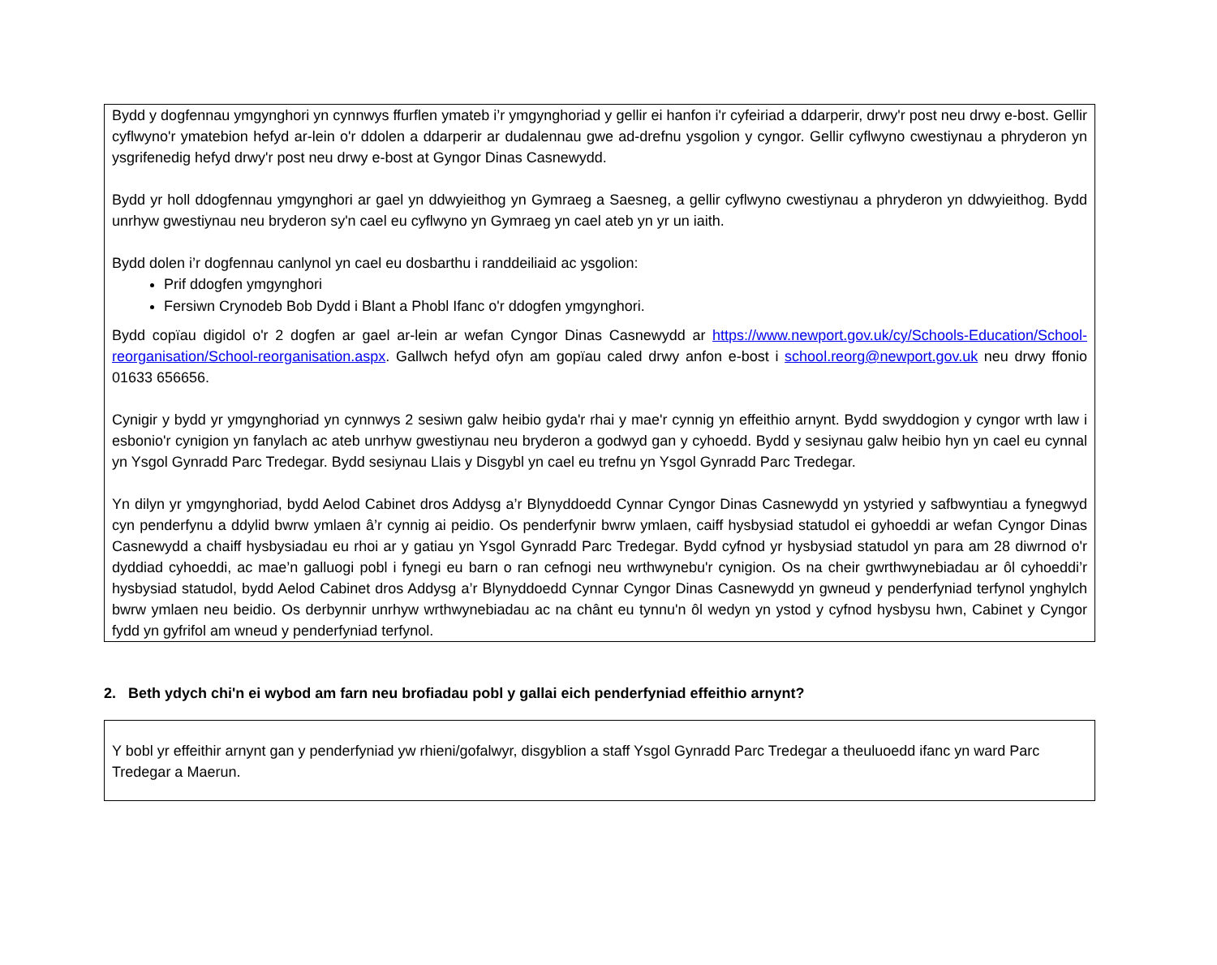Bydd y dogfennau ymgynghori yn cynnwys ffurflen ymateb i’r ymgynghoriad y gellir ei hanfon i'r cyfeiriad a ddarperir, drwy'r post neu drwy e-bost. Gellir cyflwyno'r ymatebion hefyd ar-lein o'r ddolen a ddarperir ar dudalennau gwe ad-drefnu ysgolion y cyngor. Gellir cyflwyno cwestiynau a phryderon yn ysgrifenedig hefyd drwy'r post neu drwy e-bost at Gyngor Dinas Casnewydd.
Bydd yr holl ddogfennau ymgynghori ar gael yn ddwyieithog yn Gymraeg a Saesneg, a gellir cyflwyno cwestiynau a phryderon yn ddwyieithog. Bydd unrhyw gwestiynau neu bryderon sy'n cael eu cyflwyno yn Gymraeg yn cael ateb yn yr un iaith.
Bydd dolen i’r dogfennau canlynol yn cael eu dosbarthu i randdeiliaid ac ysgolion:
Prif ddogfen ymgynghori
Fersiwn Crynodeb Bob Dydd i Blant a Phobl Ifanc o'r ddogfen ymgynghori.
Bydd copïau digidol o'r 2 dogfen ar gael ar-lein ar wefan Cyngor Dinas Casnewydd ar https://www.newport.gov.uk/cy/Schools-Education/School-reorganisation/School-reorganisation.aspx. Gallwch hefyd ofyn am gopïau caled drwy anfon e-bost i school.reorg@newport.gov.uk neu drwy ffonio 01633 656656.
Cynigir y bydd yr ymgynghoriad yn cynnwys 2 sesiwn galw heibio gyda'r rhai y mae'r cynnig yn effeithio arnynt. Bydd swyddogion y cyngor wrth law i esbonio'r cynigion yn fanylach ac ateb unrhyw gwestiynau neu bryderon a godwyd gan y cyhoedd. Bydd y sesiynau galw heibio hyn yn cael eu cynnal yn Ysgol Gynradd Parc Tredegar. Bydd sesiynau Llais y Disgybl yn cael eu trefnu yn Ysgol Gynradd Parc Tredegar.
Yn dilyn yr ymgynghoriad, bydd Aelod Cabinet dros Addysg a’r Blynyddoedd Cynnar Cyngor Dinas Casnewydd yn ystyried y safbwyntiau a fynegwyd cyn penderfynu a ddylid bwrw ymlaen â’r cynnig ai peidio. Os penderfynir bwrw ymlaen, caiff hysbysiad statudol ei gyhoeddi ar wefan Cyngor Dinas Casnewydd a chaiff hysbysiadau eu rhoi ar y gatiau yn Ysgol Gynradd Parc Tredegar. Bydd cyfnod yr hysbysiad statudol yn para am 28 diwrnod o'r dyddiad cyhoeddi, ac mae’n galluogi pobl i fynegi eu barn o ran cefnogi neu wrthwynebu'r cynigion. Os na cheir gwrthwynebiadau ar ôl cyhoeddi’r hysbysiad statudol, bydd Aelod Cabinet dros Addysg a’r Blynyddoedd Cynnar Cyngor Dinas Casnewydd yn gwneud y penderfyniad terfynol ynghylch bwrw ymlaen neu beidio. Os derbynnir unrhyw wrthwynebiadau ac na chânt eu tynnu'n ôl wedyn yn ystod y cyfnod hysbysu hwn, Cabinet y Cyngor fydd yn gyfrifol am wneud y penderfyniad terfynol.
2. Beth ydych chi'n ei wybod am farn neu brofiadau pobl y gallai eich penderfyniad effeithio arnynt?
Y bobl yr effeithir arnynt gan y penderfyniad yw rhieni/gofalwyr, disgyblion a staff Ysgol Gynradd Parc Tredegar a theuluoedd ifanc yn ward Parc Tredegar a Maerun.